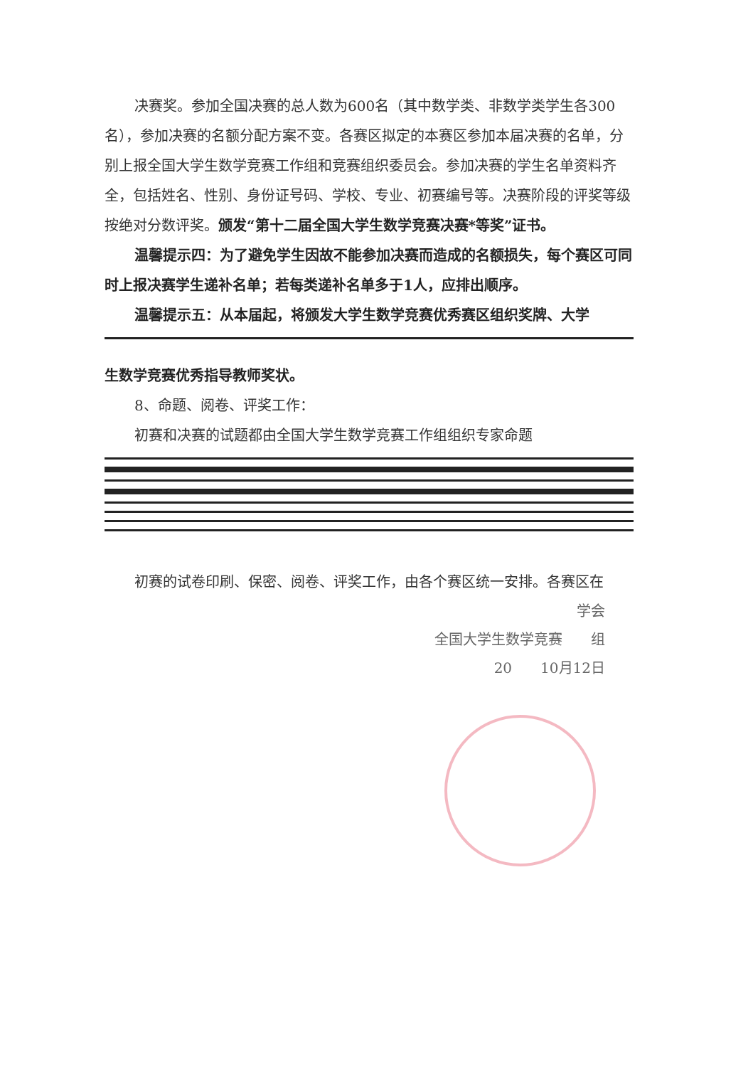决赛奖。参加全国决赛的总人数为600名（其中数学类、非数学类学生各300名），参加决赛的名额分配方案不变。各赛区拟定的本赛区参加本届决赛的名单，分别上报全国大学生数学竞赛工作组和竞赛组织委员会。参加决赛的学生名单资料齐全，包括姓名、性别、身份证号码、学校、专业、初赛编号等。决赛阶段的评奖等级按绝对分数评奖。颁发“第十二届全国大学生数学竞赛决赛*等奖”证书。
温馨提示四：为了避免学生因故不能参加决赛而造成的名额损失，每个赛区可同时上报决赛学生递补名单；若每类递补名单多于1人，应排出顺序。
温馨提示五：从本届起，将颁发大学生数学竞赛优秀赛区组织奖牌、大学
生数学竞赛优秀指导教师奖状。
8、命题、阅卷、评奖工作：
初赛和决赛的试题都由全国大学生数学竞赛工作组组织专家命题
初赛的试卷印刷、保密、阅卷、评奖工作，由各个赛区统一安排。各赛区在
学会
全国大学生数学竞赛　　组
20　　10月12日